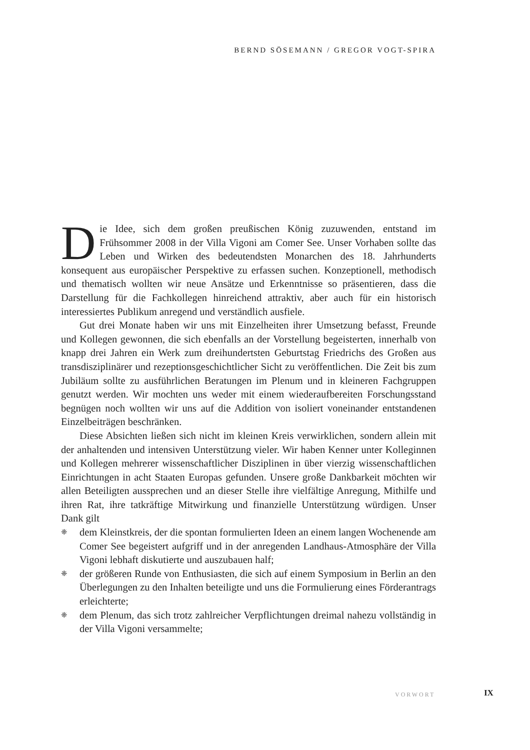BERND SÖSEMANN / GREGOR VOGT-SPIRA
Die Idee, sich dem großen preußischen König zuzuwenden, entstand im Frühsommer 2008 in der Villa Vigoni am Comer See. Unser Vorhaben sollte das Leben und Wirken des bedeutendsten Monarchen des 18. Jahrhunderts konsequent aus europäischer Perspektive zu erfassen suchen. Konzeptionell, methodisch und thematisch wollten wir neue Ansätze und Erkenntnisse so präsentieren, dass die Darstellung für die Fachkollegen hinreichend attraktiv, aber auch für ein historisch interessiertes Publikum anregend und verständlich ausfiele.
Gut drei Monate haben wir uns mit Einzelheiten ihrer Umsetzung befasst, Freunde und Kollegen gewonnen, die sich ebenfalls an der Vorstellung begeisterten, innerhalb von knapp drei Jahren ein Werk zum dreihundertsten Geburtstag Friedrichs des Großen aus transdisziplinärer und rezeptionsgeschichtlicher Sicht zu veröffentlichen. Die Zeit bis zum Jubiläum sollte zu ausführlichen Beratungen im Plenum und in kleineren Fachgruppen genutzt werden. Wir mochten uns weder mit einem wiederaufbereiten Forschungsstand begnügen noch wollten wir uns auf die Addition von isoliert voneinander entstandenen Einzelbeiträgen beschränken.
Diese Absichten ließen sich nicht im kleinen Kreis verwirklichen, sondern allein mit der anhaltenden und intensiven Unterstützung vieler. Wir haben Kenner unter Kolleginnen und Kollegen mehrerer wissenschaftlicher Disziplinen in über vierzig wissenschaftlichen Einrichtungen in acht Staaten Europas gefunden. Unsere große Dankbarkeit möchten wir allen Beteiligten aussprechen und an dieser Stelle ihre vielfältige Anregung, Mithilfe und ihren Rat, ihre tatkräftige Mitwirkung und finanzielle Unterstützung würdigen. Unser Dank gilt
❈ dem Kleinstkreis, der die spontan formulierten Ideen an einem langen Wochenende am Comer See begeistert aufgriff und in der anregenden Landhaus-Atmosphäre der Villa Vigoni lebhaft diskutierte und auszubauen half;
❈ der größeren Runde von Enthusiasten, die sich auf einem Symposium in Berlin an den Überlegungen zu den Inhalten beteiligte und uns die Formulierung eines Förderantrags erleichterte;
❈ dem Plenum, das sich trotz zahlreicher Verpflichtungen dreimal nahezu vollständig in der Villa Vigoni versammelte;
VORWORT IX